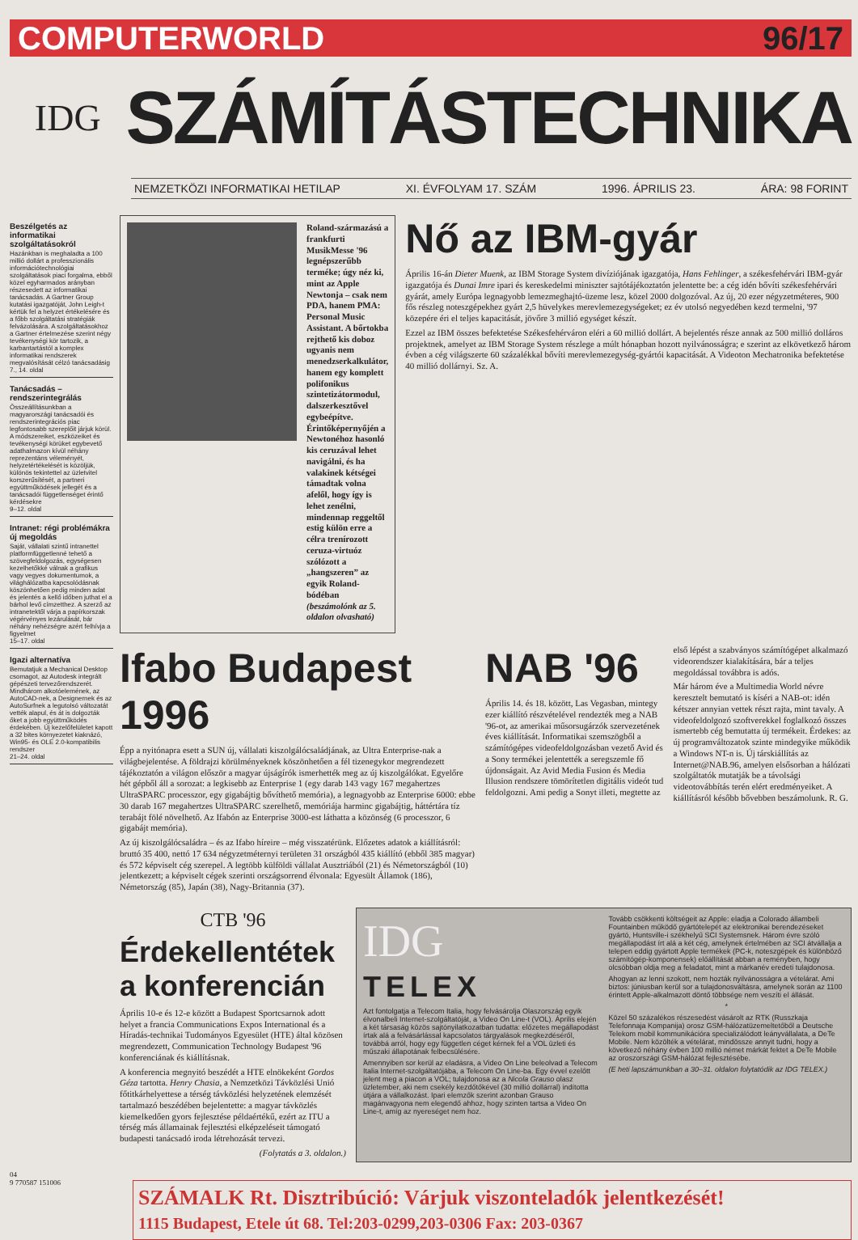COMPUTERWORLD 96/17
IDG
SZÁMÍTÁSTECHNIKA
NEMZETKÖZI INFORMATIKAI HETILAP XI. ÉVFOLYAM 17. SZÁM 1996. ÁPRILIS 23. ÁRA: 98 FORINT
Beszélgetés az informatikai szolgáltatásokról
Hazánkban is meghaladta a 100 millió dollárt a professzionális információtechnológiai szolgáltatások piaci forgalma, ebből közel egyharmados arányban részesedett az informatikai tanácsadás. A Gartner Group kutatási igazgatóját, John Leigh-t kértük fel a helyzet értékelésére és a főbb szolgáltatási stratégiák felvázolására. A szolgáltatásokhoz a Gartner értelmezése szerint négy tevékenységi kör tartozik, a karbantartástól a komplex informatikai rendszerek megvalósítását célzó tanácsadásig
7., 14. oldal
Tanácsadás – rendszerintegrálás
Összeállításunkban a magyarországi tanácsadói és rendszerintegrációs piac legfontosabb szereplőit járjuk körül. A módszereiket, eszközeiket és tevékenységi körüket egybevető adathalmazon kívül néhány reprezentáns véleményét, helyzetértékelését is közöljük, különös tekintettel az üzletvitel korszerűsítését, a partneri együttműködések jellegét és a tanácsadói függetlenséget érintő kérdésekre
9–12. oldal
Intranet: régi problémákra új megoldás
Saját, vállalati szintű intranettel platformfüggetlenné tehető a szövegfeldolgozás, egységesen kezelhetőkké válnak a grafikus vagy vegyes dokumentumok, a világhálózatba kapcsolódásnak köszönhetően pedig minden adat és jelentés a kellő időben juthat el a bárhol levő címzetthez. A szerző az intranetektől várja a papírkorszak végérvényes lezárulását, bár néhány nehézségre azért felhívja a figyelmet
15–17. oldal
Igazi alternatíva
Bemutatjuk a Mechanical Desktop csomagot, az Autodesk integrált gépészeti tervezőrendszerét. Mindhárom alkotóelemének, az AutoCAD-nek, a Designernek és az AutoSurfnek a legutolsó változatát vették alapul, és át is dolgozták őket a jobb együttműködés érdekében. Új kezelőfelületet kapott a 32 bites környezetet kiaknázó, Win95- és OLE 2.0-kompatibilis rendszer
21–24. oldal
Roland-származású a frankfurti MusikMesse '96 legnépszerűbb terméke; úgy néz ki, mint az Apple Newtonja – csak nem PDA, hanem PMA: Personal Music Assistant. A bőrtokba rejthető kis doboz ugyanis nem menedzserkalkulátor, hanem egy komplett polifonikus szintetizátormodul, dalszerkesztővel egybeépítve. Érintőképernyőjén a Newtonéhoz hasonló kis ceruzával lehet navigálni, és ha valakinek kétségei támadtak volna afelől, hogy így is lehet zenélni, mindennap reggeltől estig külön erre a célra trenírozott ceruza-virtuóz szólózott a „hangszeren” az egyik Roland-bódéban (beszámolónk az 5. oldalon olvasható)
Nő az IBM-gyár
Április 16-án Dieter Muenk, az IBM Storage System divíziójának igazgatója, Hans Fehlinger, a székesfehérvári IBM-gyár igazgatója és Dunai Imre ipari és kereskedelmi miniszter sajtótájékoztatón jelentette be: a cég idén bővíti székesfehérvári gyárát, amely Európa legnagyobb lemezmeghajtó-üzeme lesz, közel 2000 dolgozóval. Az új, 20 ezer négyzetméteres, 900 fős részleg noteszgépekhez gyárt 2,5 hüvelykes merevlemezegységeket; ez év utolsó negyedében kezd termelni, '97 közepére éri el teljes kapacitását, jövőre 3 millió egységet készít.
Ezzel az IBM összes befektetése Székesfehérváron eléri a 60 millió dollárt. A bejelentés része annak az 500 millió dolláros projektnek, amelyet az IBM Storage System részlege a múlt hónapban hozott nyilvánosságra; e szerint az elkövetkező három évben a cég világszerte 60 százalékkal bővíti merevlemezegység-gyártói kapacitását. A Videoton Mechatronika befektetése 40 millió dollárnyi. Sz. A.
Ifabo Budapest 1996
Épp a nyitónapra esett a SUN új, vállalati kiszolgálócsaládjának, az Ultra Enterprise-nak a világbejelentése. A földrajzi körülményeknek köszönhetően a fél tizenegykor megrendezett tájékoztatón a világon először a magyar újságírók ismerhették meg az új kiszolgálókat. Egyelőre hét gépből áll a sorozat: a legkisebb az Enterprise 1 (egy darab 143 vagy 167 megahertzes UltraSPARC processzor, egy gigabájtig bővíthető memória), a legnagyobb az Enterprise 6000: ebbe 30 darab 167 megahertzes UltraSPARC szerelhető, memóriája harminc gigabájtig, háttértára tíz terabájt fölé növelhető. Az Ifabón az Enterprise 3000-est láthatta a közönség (6 processzor, 6 gigabájt memória).
Az új kiszolgálócsaládra – és az Ifabo híreire – még visszatérünk. Előzetes adatok a kiállításról: bruttó 35 400, nettó 17 634 négyzetméternyi területen 31 országból 435 kiállító (ebből 385 magyar) és 572 képviselt cég szerepel. A legtöbb külföldi vállalat Ausztriából (21) és Németországból (10) jelentkezett; a képviselt cégek szerinti országsorrend élvonala: Egyesült Államok (186), Németország (85), Japán (38), Nagy-Britannia (37).
NAB '96
Április 14. és 18. között, Las Vegasban, mintegy ezer kiállító részvételével rendezték meg a NAB '96-ot, az amerikai műsorsugárzók szervezetének éves kiállítását. Informatikai szemszögből a számítógépes videofeldolgozásban vezető Avid és a Sony termékei jelentették a seregszemle fő újdonságait. Az Avid Media Fusion és Media Illusion rendszere tömörítetlen digitális videót tud feldolgozni. Ami pedig a Sonyt illeti, megtette az első lépést a szabványos számítógépet alkalmazó videorendszer kialakítására, bár a teljes megoldással továbbra is adós.
Már három éve a Multimedia World névre keresztelt bemutató is kíséri a NAB-ot: idén kétszer annyian vettek részt rajta, mint tavaly. A videofeldolgozó szoftverekkel foglalkozó összes ismertebb cég bemutatta új termékeit. Érdekes: az új programváltozatok szinte mindegyike működik a Windows NT-n is. Új társkiállítás az Internet@NAB.96, amelyen elsősorban a hálózati szolgáltatók mutatják be a távolsági videotovábbítás terén elért eredményeiket. A kiállításról később bővebben beszámolunk. R. G.
CTB '96
Érdekellentétek a konferencián
Április 10-e és 12-e között a Budapest Sportcsarnok adott helyet a francia Communications Expos International és a Híradás-technikai Tudományos Egyesület (HTE) által közösen megrendezett, Communication Technology Budapest '96 konferenciának és kiállításnak.
A konferencia megnyitó beszédét a HTE elnökeként Gordos Géza tartotta. Henry Chasia, a Nemzetközi Távközlési Unió főtitkárhelyettese a térség távközlési helyzetének elemzését tartalmazó beszédében bejelentette: a magyar távközlés kiemelkedően gyors fejlesztése példaértékű, ezért az ITU a térség más államainak fejlesztési elképzeléseit támogató budapesti tanácsadó iroda létrehozását tervezi.
(Folytatás a 3. oldalon.)
IDG
TELEX
Azt fontolgatja a Telecom Italia, hogy felvásárolja Olaszország egyik élvonalbeli Internet-szolgáltatóját, a Video On Line-t (VOL). Április elején a két társaság közös sajtónyilatkozatban tudatta: előzetes megállapodást írtak alá a felvásárlással kapcsolatos tárgyalások megkezdéséről, továbbá arról, hogy egy független céget kérnek fel a VOL üzleti és műszaki állapotának felbecsülésére.
Amennyiben sor kerül az eladásra, a Video On Line beleolvad a Telecom Italia Internet-szolgáltatójába, a Telecom On Line-ba. Egy évvel ezelőtt jelent meg a piacon a VOL; tulajdonosa az a Nicola Grauso olasz üzletember, aki nem csekély kezdőtőkével (30 millió dollárral) indította útjára a vállalkozást. Ipari elemzők szerint azonban Grauso magánvagyona nem elegendő ahhoz, hogy szinten tartsa a Video On Line-t, amíg az nyereséget nem hoz.
Tovább csökkenti költségeit az Apple: eladja a Colorado állambeli Fountainben működő gyártótelepét az elektronikai berendezéseket gyártó, Huntsville-i székhelyű SCI Systemsnek. Három évre szóló megállapodást írt alá a két cég, amelynek értelmében az SCI átvállalja a telepen eddig gyártott Apple termékek (PC-k, noteszgépek és különböző számítógép-komponensek) előállítását abban a reményben, hogy olcsóbban oldja meg a feladatot, mint a márkanév eredeti tulajdonosa.
Ahogyan az lenni szokott, nem hozták nyilvánosságra a vételárat. Ami biztos: júniusban kerül sor a tulajdonosváltásra, amelynek során az 1100 érintett Apple-alkalmazott döntő többsége nem veszíti el állását.
*
Közel 50 százalékos részesedést vásárolt az RTK (Russzkaja Telefonnaja Kompanija) orosz GSM-hálózatüzemeltetőből a Deutsche Telekom mobil kommunikációra specializálódott leányvállalata, a DeTe Mobile. Nem közölték a vételárat, mindössze annyit tudni, hogy a következő néhány évben 100 millió német márkát fektet a DeTe Mobile az oroszországi GSM-hálózat fejlesztésébe.
(E heti lapszámunkban a 30–31. oldalon folytatódik az IDG TELEX.)
04
9 770587 151006
SZÁMALK Rt. Disztribúció: Várjuk viszonteladók jelentkezését!
1115 Budapest, Etele út 68. Tel:203-0299,203-0306 Fax: 203-0367